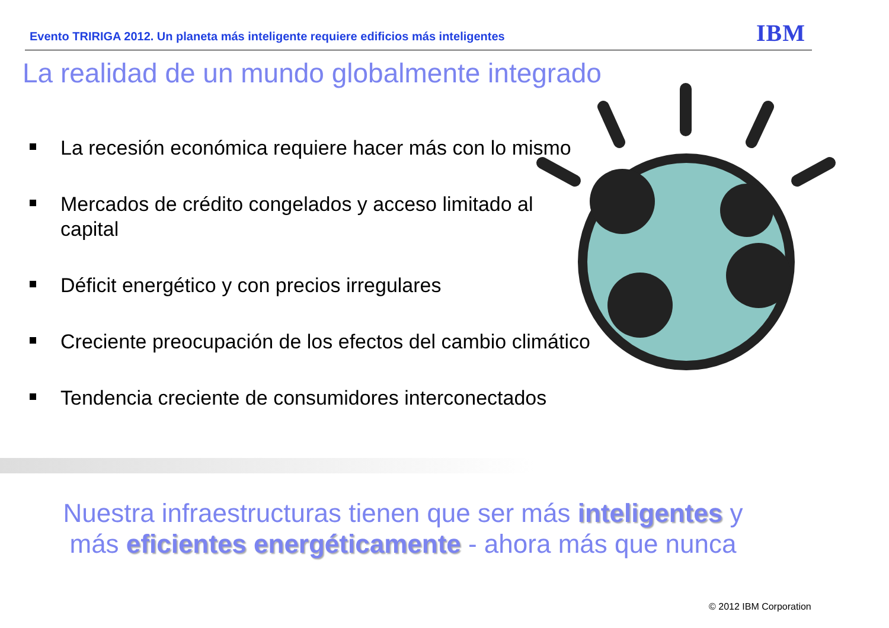Evento TRIRIGA 2012. Un planeta más inteligente requiere edificios más inteligentes
IBM
La realidad de un mundo globalmente integrado
La recesión económica requiere hacer más con lo mismo
Mercados de crédito congelados y acceso limitado al capital
Déficit energético y con precios irregulares
Creciente preocupación de los efectos del cambio climático
Tendencia creciente de consumidores interconectados
Nuestra infraestructuras tienen que ser más inteligentes y más eficientes energéticamente - ahora más que nunca
© 2012 IBM Corporation